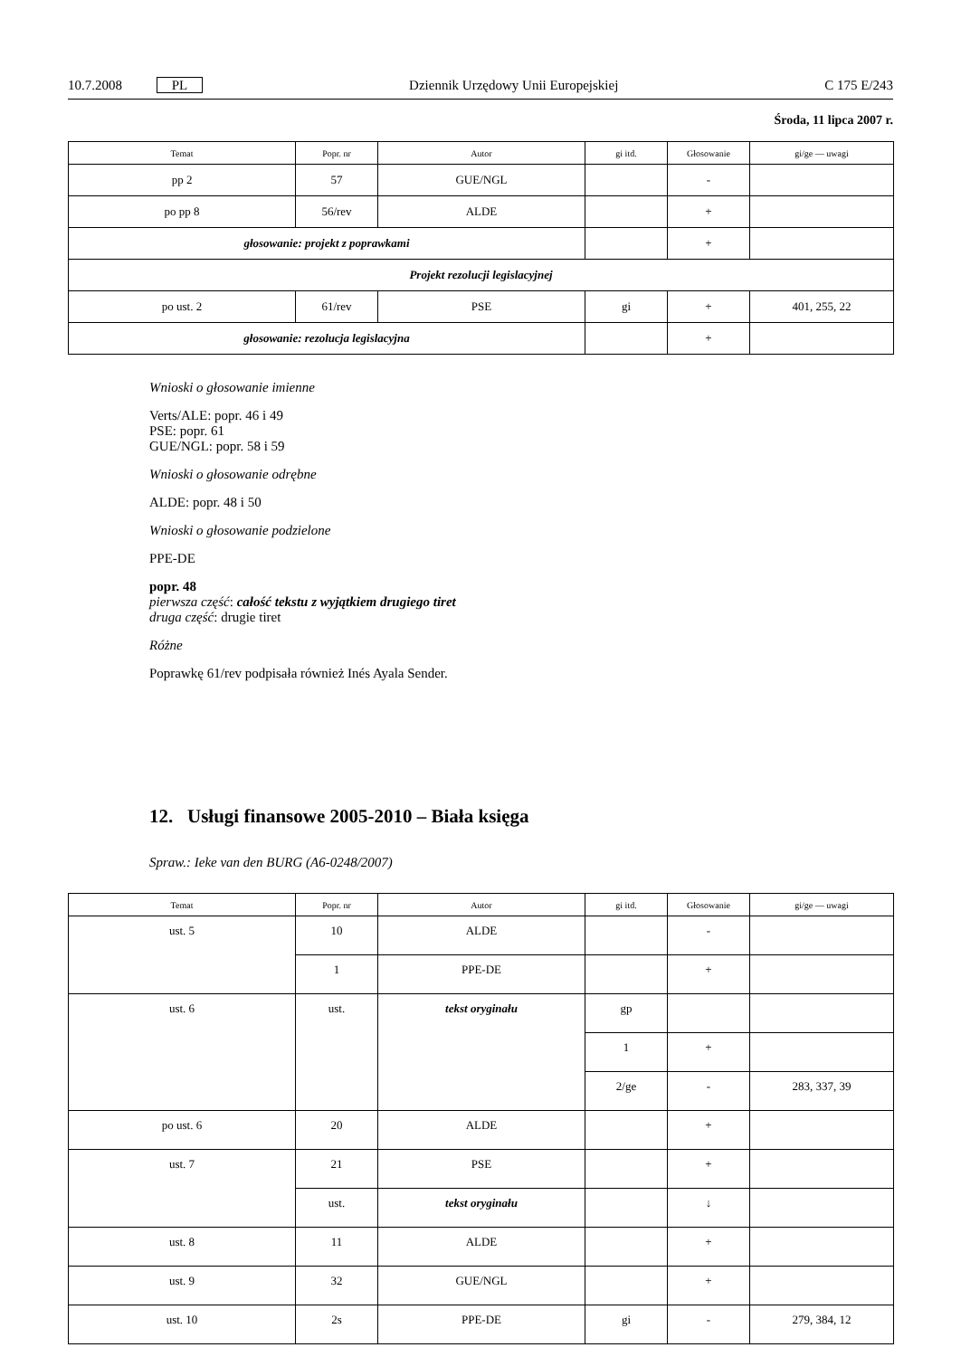10.7.2008 PL Dziennik Urzędowy Unii Europejskiej C 175 E/243
Środa, 11 lipca 2007 r.
| Temat | Popr. nr | Autor | gi itd. | Głosowanie | gi/ge — uwagi |
| --- | --- | --- | --- | --- | --- |
| pp 2 | 57 | GUE/NGL | | - | |
| po pp 8 | 56/rev | ALDE | | + | |
| głosowanie: projekt z poprawkami | | | | + | |
| Projekt rezolucji legislacyjnej | | | | | |
| po ust. 2 | 61/rev | PSE | gi | + | 401, 255, 22 |
| głosowanie: rezolucja legislacyjna | | | | + | |
Wnioski o głosowanie imienne
Verts/ALE: popr. 46 i 49
PSE: popr. 61
GUE/NGL: popr. 58 i 59
Wnioski o głosowanie odrębne
ALDE: popr. 48 i 50
Wnioski o głosowanie podzielone
PPE-DE
popr. 48
pierwsza część: całość tekstu z wyjątkiem drugiego tiret
druga część: drugie tiret
Różne
Poprawkę 61/rev podpisała również Inés Ayala Sender.
12. Usługi finansowe 2005-2010 – Biała księga
Spraw.: Ieke van den BURG (A6-0248/2007)
| Temat | Popr. nr | Autor | gi itd. | Głosowanie | gi/ge — uwagi |
| --- | --- | --- | --- | --- | --- |
| ust. 5 | 10 | ALDE | | - | |
| | 1 | PPE-DE | | + | |
| ust. 6 | ust. | tekst oryginału | gp | | |
| | | | 1 | + | |
| | | | 2/ge | - | 283, 337, 39 |
| po ust. 6 | 20 | ALDE | | + | |
| ust. 7 | 21 | PSE | | + | |
| | ust. | tekst oryginału | | ↓ | |
| ust. 8 | 11 | ALDE | | + | |
| ust. 9 | 32 | GUE/NGL | | + | |
| ust. 10 | 2s | PPE-DE | gi | - | 279, 384, 12 |